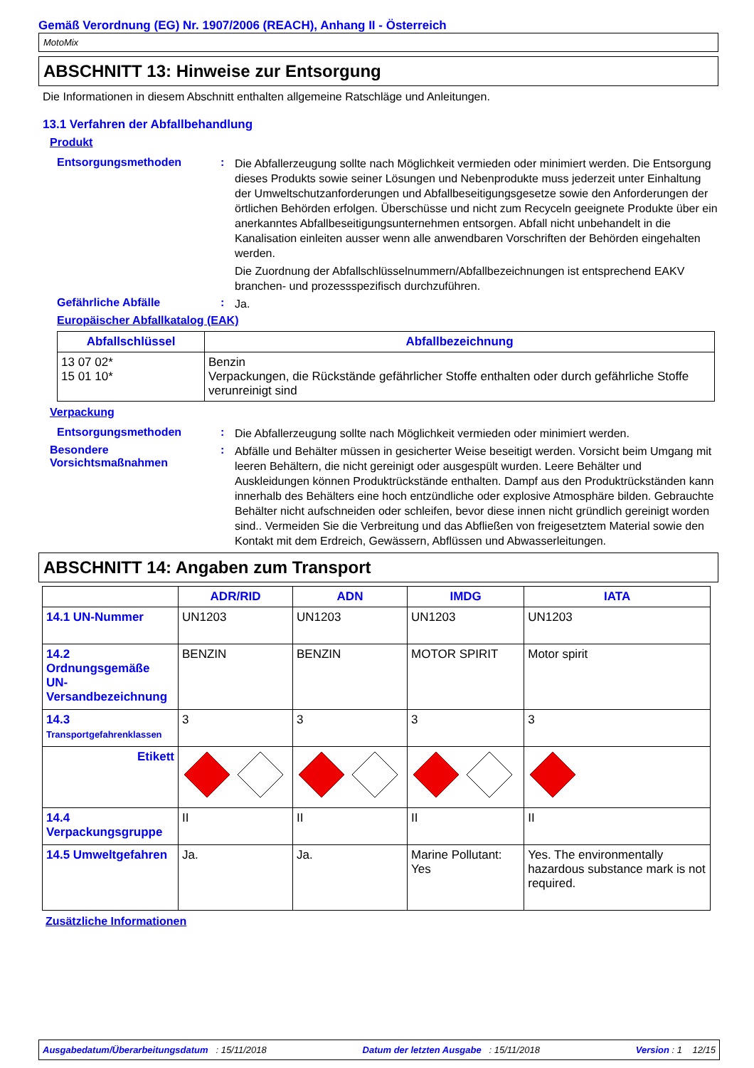Gemäß Verordnung (EG) Nr. 1907/2006 (REACH), Anhang II - Österreich
MotoMix
ABSCHNITT 13: Hinweise zur Entsorgung
Die Informationen in diesem Abschnitt enthalten allgemeine Ratschläge und Anleitungen.
13.1 Verfahren der Abfallbehandlung
Produkt
Entsorgungsmethoden :
Die Abfallerzeugung sollte nach Möglichkeit vermieden oder minimiert werden. Die Entsorgung dieses Produkts sowie seiner Lösungen und Nebenprodukte muss jederzeit unter Einhaltung der Umweltschutzanforderungen und Abfallbeseitigungsgesetze sowie den Anforderungen der örtlichen Behörden erfolgen. Überschüsse und nicht zum Recyceln geeignete Produkte über ein anerkanntes Abfallbeseitigungsunternehmen entsorgen. Abfall nicht unbehandelt in die Kanalisation einleiten ausser wenn alle anwendbaren Vorschriften der Behörden eingehalten werden.
Die Zuordnung der Abfallschlüsselnummern/Abfallbezeichnungen ist entsprechend EAKV branchen- und prozessspezifisch durchzuführen.
Gefährliche Abfälle :
Ja.
Europäischer Abfallkatalog (EAK)
| Abfallschlüssel | Abfallbezeichnung |
| --- | --- |
| 13 07 02* 15 01 10* | Benzin Verpackungen, die Rückstände gefährlicher Stoffe enthalten oder durch gefährliche Stoffe verunreinigt sind |
Verpackung
Entsorgungsmethoden :
Die Abfallerzeugung sollte nach Möglichkeit vermieden oder minimiert werden.
Besondere Vorsichtsmaßnahmen
:
Abfälle und Behälter müssen in gesicherter Weise beseitigt werden. Vorsicht beim Umgang mit leeren Behältern, die nicht gereinigt oder ausgespült wurden. Leere Behälter und Auskleidungen können Produktrückstände enthalten. Dampf aus den Produktrückständen kann innerhalb des Behälters eine hoch entzündliche oder explosive Atmosphäre bilden. Gebrauchte Behälter nicht aufschneiden oder schleifen, bevor diese innen nicht gründlich gereinigt worden sind.. Vermeiden Sie die Verbreitung und das Abfließen von freigesetztem Material sowie den Kontakt mit dem Erdreich, Gewässern, Abflüssen und Abwasserleitungen.
ABSCHNITT 14: Angaben zum Transport
| | ADR/RID | ADN | IMDG | IATA |
| --- | --- | --- | --- | --- |
| 14.1 UN-Nummer | UN1203 | UN1203 | UN1203 | UN1203 |
| 14.2 Ordnungsgemäße UN-Versandbezeichnung | BENZIN | BENZIN | MOTOR SPIRIT | Motor spirit |
| 14.3 Transportgefahrenklassen | 3 | 3 | 3 | 3 |
| Etikett | | | | |
| 14.4 Verpackungsgruppe | II | II | II | II |
| 14.5 Umweltgefahren | Ja. | Ja. | Marine Pollutant: Yes | Yes. The environmentally hazardous substance mark is not required. |
Zusätzliche Informationen
Ausgabedatum/Überarbeitungsdatum : 15/11/2018 Datum der letzten Ausgabe : 15/11/2018 Version : 1 12/15